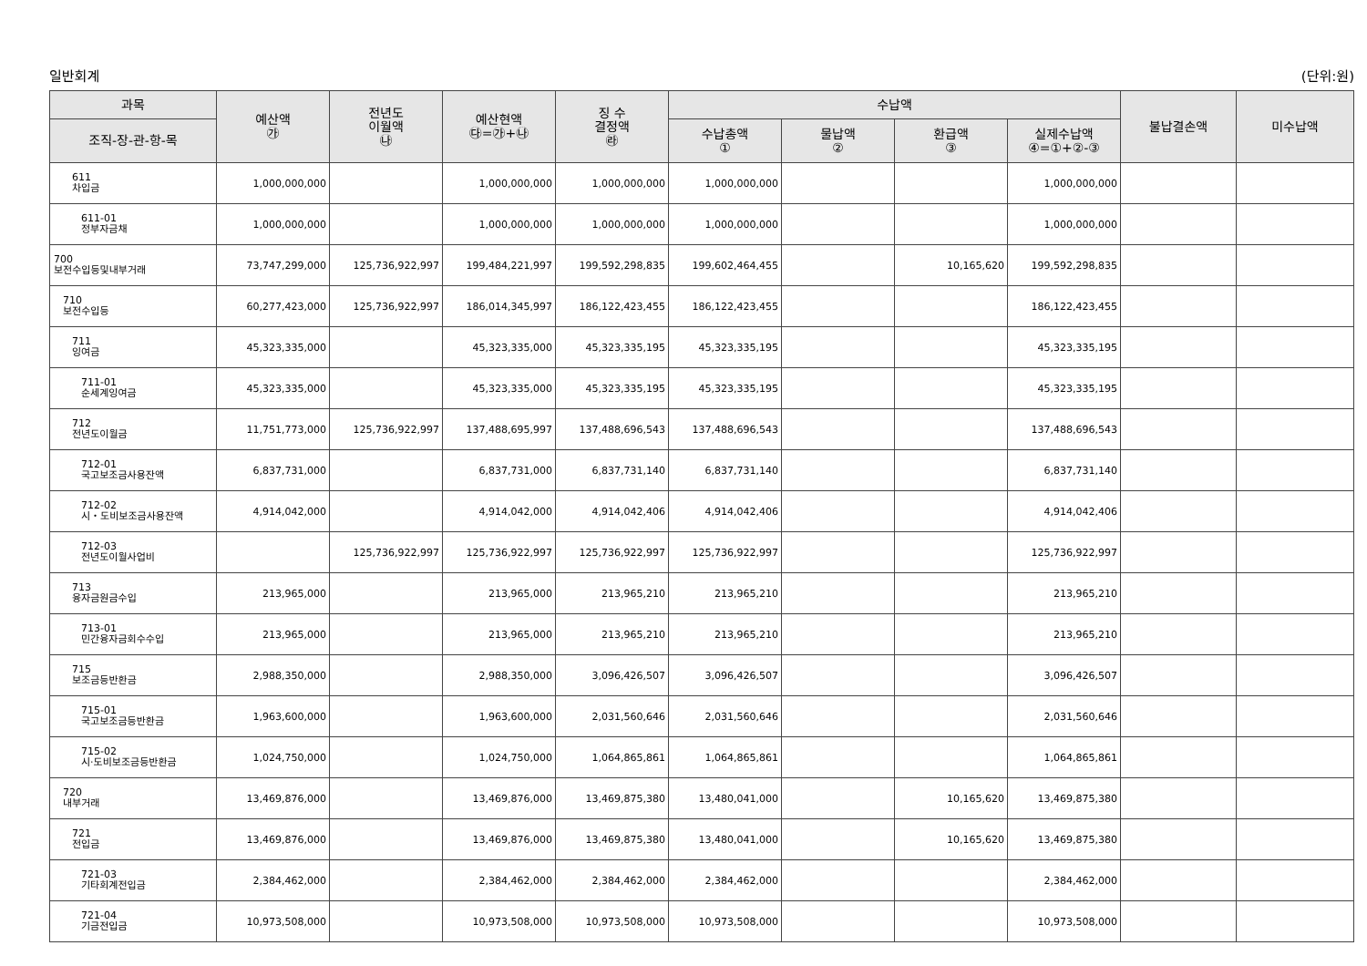일반회계 (단위:원)
| 과목 | 예산액 ㉮ | 전년도 이월액 ㉯ | 예산현액 ㉰=㉮+㉯ | 징 수 결정액 ㉱ | 수납액 | | | | 불납결손액 | 미수납액 |
| --- | --- | --- | --- | --- | --- | --- | --- | --- | --- | --- |
| 조직-장-관-항-목 | | | | | 수납총액 ① | 물납액 ② | 환급액 ③ | 실제수납액 ④=①+②-③ | | |
| 611 차입금 | 1,000,000,000 | | 1,000,000,000 | 1,000,000,000 | 1,000,000,000 | | | 1,000,000,000 | | |
| 611-01 정부자금채 | 1,000,000,000 | | 1,000,000,000 | 1,000,000,000 | 1,000,000,000 | | | 1,000,000,000 | | |
| 700 보전수입등및내부거래 | 73,747,299,000 | 125,736,922,997 | 199,484,221,997 | 199,592,298,835 | 199,602,464,455 | | 10,165,620 | 199,592,298,835 | | |
| 710 보전수입등 | 60,277,423,000 | 125,736,922,997 | 186,014,345,997 | 186,122,423,455 | 186,122,423,455 | | | 186,122,423,455 | | |
| 711 잉여금 | 45,323,335,000 | | 45,323,335,000 | 45,323,335,195 | 45,323,335,195 | | | 45,323,335,195 | | |
| 711-01 순세계잉여금 | 45,323,335,000 | | 45,323,335,000 | 45,323,335,195 | 45,323,335,195 | | | 45,323,335,195 | | |
| 712 전년도이월금 | 11,751,773,000 | 125,736,922,997 | 137,488,695,997 | 137,488,696,543 | 137,488,696,543 | | | 137,488,696,543 | | |
| 712-01 국고보조금사용잔액 | 6,837,731,000 | | 6,837,731,000 | 6,837,731,140 | 6,837,731,140 | | | 6,837,731,140 | | |
| 712-02 시・도비보조금사용잔액 | 4,914,042,000 | | 4,914,042,000 | 4,914,042,406 | 4,914,042,406 | | | 4,914,042,406 | | |
| 712-03 전년도이월사업비 | | 125,736,922,997 | 125,736,922,997 | 125,736,922,997 | 125,736,922,997 | | | 125,736,922,997 | | |
| 713 융자금원금수입 | 213,965,000 | | 213,965,000 | 213,965,210 | 213,965,210 | | | 213,965,210 | | |
| 713-01 민간융자금회수수입 | 213,965,000 | | 213,965,000 | 213,965,210 | 213,965,210 | | | 213,965,210 | | |
| 715 보조금등반환금 | 2,988,350,000 | | 2,988,350,000 | 3,096,426,507 | 3,096,426,507 | | | 3,096,426,507 | | |
| 715-01 국고보조금등반환금 | 1,963,600,000 | | 1,963,600,000 | 2,031,560,646 | 2,031,560,646 | | | 2,031,560,646 | | |
| 715-02 시·도비보조금등반환금 | 1,024,750,000 | | 1,024,750,000 | 1,064,865,861 | 1,064,865,861 | | | 1,064,865,861 | | |
| 720 내부거래 | 13,469,876,000 | | 13,469,876,000 | 13,469,875,380 | 13,480,041,000 | | 10,165,620 | 13,469,875,380 | | |
| 721 전입금 | 13,469,876,000 | | 13,469,876,000 | 13,469,875,380 | 13,480,041,000 | | 10,165,620 | 13,469,875,380 | | |
| 721-03 기타회계전입금 | 2,384,462,000 | | 2,384,462,000 | 2,384,462,000 | 2,384,462,000 | | | 2,384,462,000 | | |
| 721-04 기금전입금 | 10,973,508,000 | | 10,973,508,000 | 10,973,508,000 | 10,973,508,000 | | | 10,973,508,000 | | |